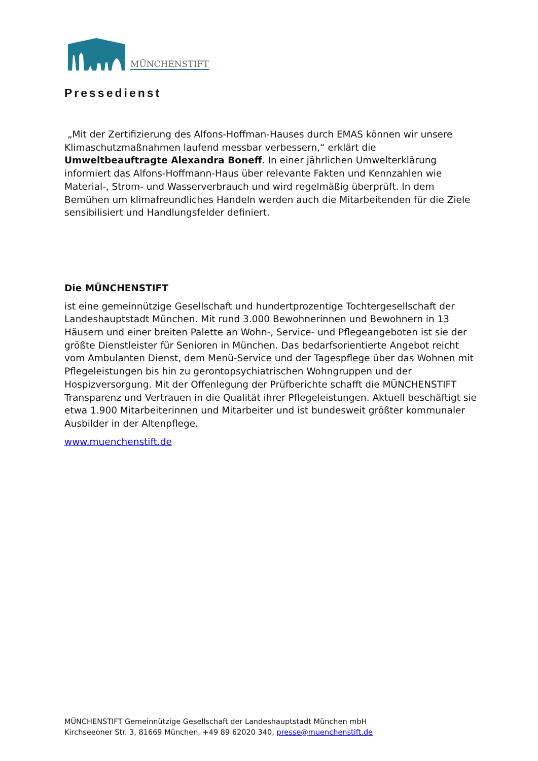MÜNCHENSTIFT
Pressedienst
„Mit der Zertifizierung des Alfons-Hoffman-Hauses durch EMAS können wir unsere Klimaschutzmaßnahmen laufend messbar verbessern,“ erklärt die Umweltbeauftragte Alexandra Boneff. In einer jährlichen Umwelterklärung informiert das Alfons-Hoffmann-Haus über relevante Fakten und Kennzahlen wie Material-, Strom- und Wasserverbrauch und wird regelmäßig überprüft. In dem Bemühen um klimafreundliches Handeln werden auch die Mitarbeitenden für die Ziele sensibilisiert und Handlungsfelder definiert.
Die MÜNCHENSTIFT
ist eine gemeinnützige Gesellschaft und hundertprozentige Tochtergesellschaft der Landeshauptstadt München. Mit rund 3.000 Bewohnerinnen und Bewohnern in 13 Häusern und einer breiten Palette an Wohn-, Service- und Pflegeangeboten ist sie der größte Dienstleister für Senioren in München. Das bedarfsorientierte Angebot reicht vom Ambulanten Dienst, dem Menü-Service und der Tagespflege über das Wohnen mit Pflegeleistungen bis hin zu gerontopsychiatrischen Wohngruppen und der Hospizversorgung. Mit der Offenlegung der Prüfberichte schafft die MÜNCHENSTIFT Transparenz und Vertrauen in die Qualität ihrer Pflegeleistungen. Aktuell beschäftigt sie etwa 1.900 Mitarbeiterinnen und Mitarbeiter und ist bundesweit größter kommunaler Ausbilder in der Altenpflege.
www.muenchenstift.de
MÜNCHENSTIFT Gemeinnützige Gesellschaft der Landeshauptstadt München mbH
Kirchseeoner Str. 3, 81669 München, +49 89 62020 340, presse@muenchenstift.de